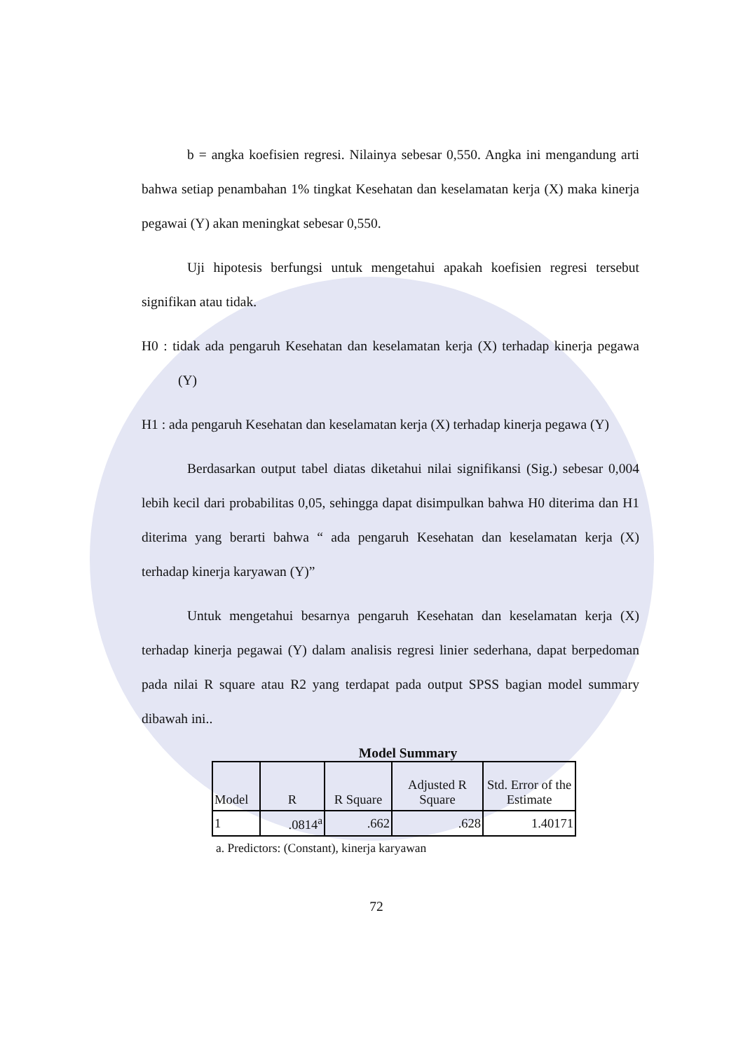b = angka koefisien regresi. Nilainya sebesar 0,550. Angka ini mengandung arti bahwa setiap penambahan 1% tingkat Kesehatan dan keselamatan kerja (X) maka kinerja pegawai (Y) akan meningkat sebesar 0,550.
Uji hipotesis berfungsi untuk mengetahui apakah koefisien regresi tersebut signifikan atau tidak.
H0 : tidak ada pengaruh Kesehatan dan keselamatan kerja (X) terhadap kinerja pegawa (Y)
H1 : ada pengaruh Kesehatan dan keselamatan kerja (X) terhadap kinerja pegawa (Y)
Berdasarkan output tabel diatas diketahui nilai signifikansi (Sig.) sebesar 0,004 lebih kecil dari probabilitas 0,05, sehingga dapat disimpulkan bahwa H0 diterima dan H1 diterima yang berarti bahwa “ ada pengaruh Kesehatan dan keselamatan kerja (X) terhadap kinerja karyawan (Y)”
Untuk mengetahui besarnya pengaruh Kesehatan dan keselamatan kerja (X) terhadap kinerja pegawai (Y) dalam analisis regresi linier sederhana, dapat berpedoman pada nilai R square atau R2 yang terdapat pada output SPSS bagian model summary dibawah ini..
Model Summary
| Model | R | R Square | Adjusted R Square | Std. Error of the Estimate |
| --- | --- | --- | --- | --- |
| 1 | .0814<sup>a</sup> | .662 | .628 | 1.40171 |
a. Predictors: (Constant), kinerja karyawan
72